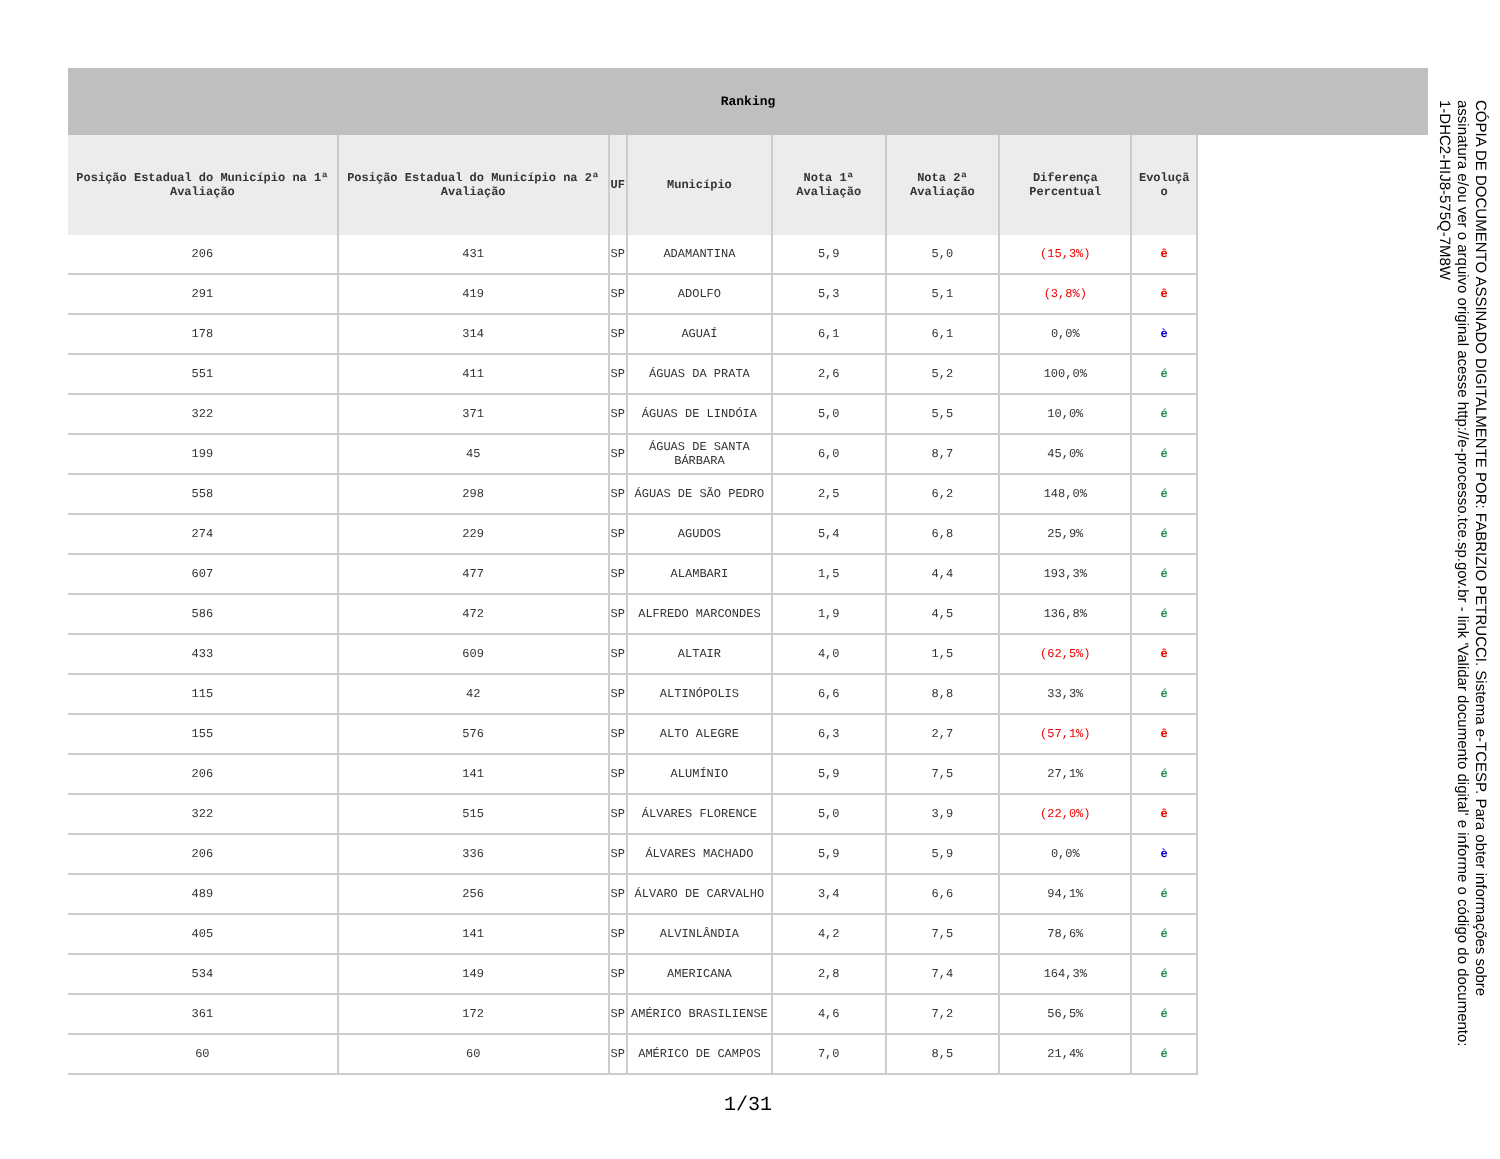Ranking
| Posição Estadual do Município na 1ª Avaliação | Posição Estadual do Município na 2ª Avaliação | UF | Município | Nota 1ª Avaliação | Nota 2ª Avaliação | Diferença Percentual | Evoluçã o |
| --- | --- | --- | --- | --- | --- | --- | --- |
| 206 | 431 | SP | ADAMANTINA | 5,9 | 5,0 | (15,3%) | ê |
| 291 | 419 | SP | ADOLFO | 5,3 | 5,1 | (3,8%) | ê |
| 178 | 314 | SP | AGUAÍ | 6,1 | 6,1 | 0,0% | è |
| 551 | 411 | SP | ÁGUAS DA PRATA | 2,6 | 5,2 | 100,0% | é |
| 322 | 371 | SP | ÁGUAS DE LINDÓIA | 5,0 | 5,5 | 10,0% | é |
| 199 | 45 | SP | ÁGUAS DE SANTA BÁRBARA | 6,0 | 8,7 | 45,0% | é |
| 558 | 298 | SP | ÁGUAS DE SÃO PEDRO | 2,5 | 6,2 | 148,0% | é |
| 274 | 229 | SP | AGUDOS | 5,4 | 6,8 | 25,9% | é |
| 607 | 477 | SP | ALAMBARI | 1,5 | 4,4 | 193,3% | é |
| 586 | 472 | SP | ALFREDO MARCONDES | 1,9 | 4,5 | 136,8% | é |
| 433 | 609 | SP | ALTAIR | 4,0 | 1,5 | (62,5%) | ê |
| 115 | 42 | SP | ALTINÓPOLIS | 6,6 | 8,8 | 33,3% | é |
| 155 | 576 | SP | ALTO ALEGRE | 6,3 | 2,7 | (57,1%) | ê |
| 206 | 141 | SP | ALUMÍNIO | 5,9 | 7,5 | 27,1% | é |
| 322 | 515 | SP | ÁLVARES FLORENCE | 5,0 | 3,9 | (22,0%) | ê |
| 206 | 336 | SP | ÁLVARES MACHADO | 5,9 | 5,9 | 0,0% | è |
| 489 | 256 | SP | ÁLVARO DE CARVALHO | 3,4 | 6,6 | 94,1% | é |
| 405 | 141 | SP | ALVINLÂNDIA | 4,2 | 7,5 | 78,6% | é |
| 534 | 149 | SP | AMERICANA | 2,8 | 7,4 | 164,3% | é |
| 361 | 172 | SP | AMÉRICO BRASILIENSE | 4,6 | 7,2 | 56,5% | é |
| 60 | 60 | SP | AMÉRICO DE CAMPOS | 7,0 | 8,5 | 21,4% | é |
1/31
CÓPIA DE DOCUMENTO ASSINADO DIGITALMENTE POR: FABRIZIO PETRUCCI. Sistema e-TCESP. Para obter informações sobre assinatura e/ou ver o arquivo original acesse http://e-processo.tce.sp.gov.br - link 'Validar documento digital' e informe o código do documento: 1-DHC2-HIJ8-575Q-7M8W